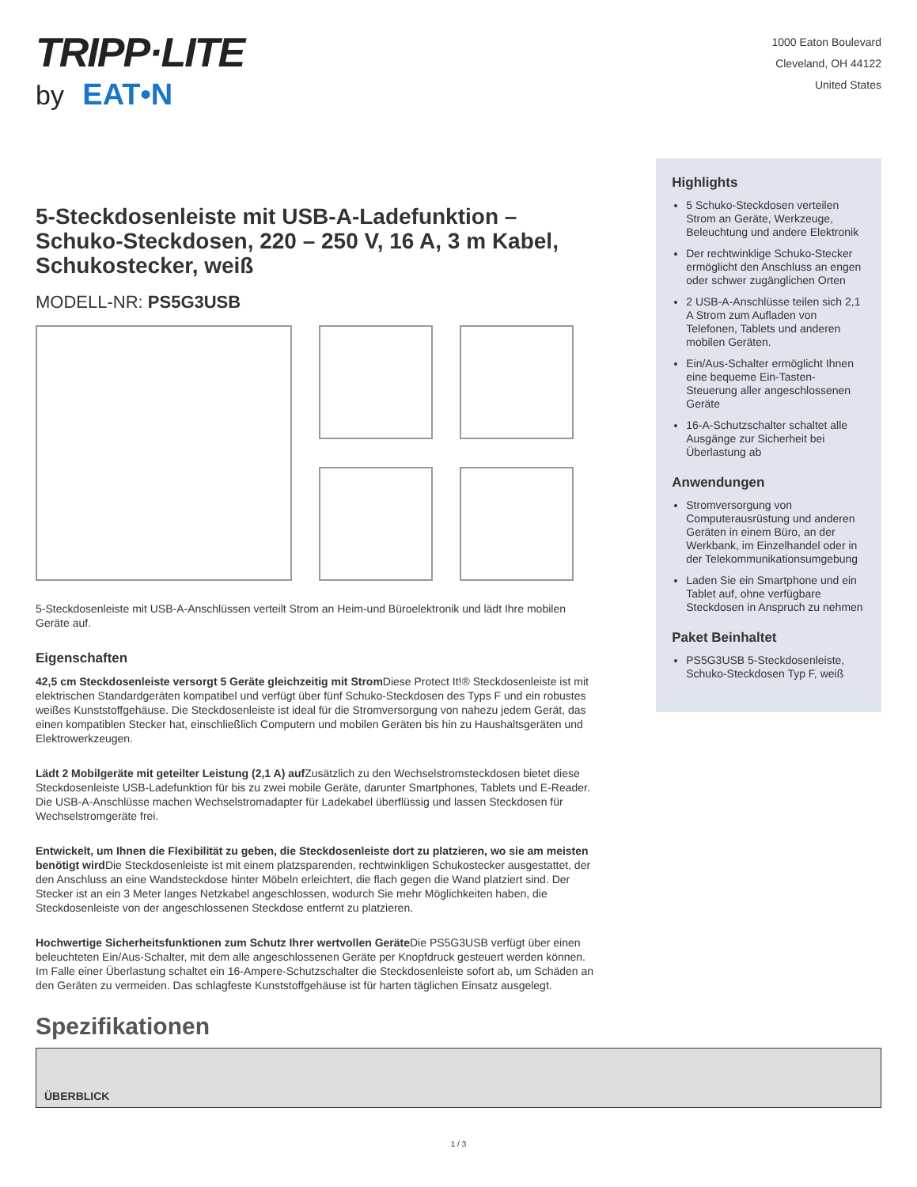TRIPP·LITE
by EAT•N
1000 Eaton Boulevard
Cleveland, OH 44122
United States
5-Steckdosenleiste mit USB-A-Ladefunktion – Schuko-Steckdosen, 220 – 250 V, 16 A, 3 m Kabel, Schukostecker, weiß
MODELL-NR: PS5G3USB
5-Steckdosenleiste mit USB-A-Anschlüssen verteilt Strom an Heim-und Büroelektronik und lädt Ihre mobilen Geräte auf.
Eigenschaften
42,5 cm Steckdosenleiste versorgt 5 Geräte gleichzeitig mit Strom Diese Protect It!® Steckdosenleiste ist mit elektrischen Standardgeräten kompatibel und verfügt über fünf Schuko-Steckdosen des Typs F und ein robustes weißes Kunststoffgehäuse. Die Steckdosenleiste ist ideal für die Stromversorgung von nahezu jedem Gerät, das einen kompatiblen Stecker hat, einschließlich Computern und mobilen Geräten bis hin zu Haushaltsgeräten und Elektrowerkzeugen.
Lädt 2 Mobilgeräte mit geteilter Leistung (2,1 A) auf Zusätzlich zu den Wechselstromsteckdosen bietet diese Steckdosenleiste USB-Ladefunktion für bis zu zwei mobile Geräte, darunter Smartphones, Tablets und E-Reader. Die USB-A-Anschlüsse machen Wechselstromadapter für Ladekabel überflüssig und lassen Steckdosen für Wechselstromgeräte frei.
Entwickelt, um Ihnen die Flexibilität zu geben, die Steckdosenleiste dort zu platzieren, wo sie am meisten benötigt wird Die Steckdosenleiste ist mit einem platzsparenden, rechtwinkligen Schukostecker ausgestattet, der den Anschluss an eine Wandsteckdose hinter Möbeln erleichtert, die flach gegen die Wand platziert sind. Der Stecker ist an ein 3 Meter langes Netzkabel angeschlossen, wodurch Sie mehr Möglichkeiten haben, die Steckdosenleiste von der angeschlossenen Steckdose entfernt zu platzieren.
Hochwertige Sicherheitsfunktionen zum Schutz Ihrer wertvollen Geräte Die PS5G3USB verfügt über einen beleuchteten Ein/Aus-Schalter, mit dem alle angeschlossenen Geräte per Knopfdruck gesteuert werden können. Im Falle einer Überlastung schaltet ein 16-Ampere-Schutzschalter die Steckdosenleiste sofort ab, um Schäden an den Geräten zu vermeiden. Das schlagfeste Kunststoffgehäuse ist für harten täglichen Einsatz ausgelegt.
Highlights
5 Schuko-Steckdosen verteilen Strom an Geräte, Werkzeuge, Beleuchtung und andere Elektronik
Der rechtwinklige Schuko-Stecker ermöglicht den Anschluss an engen oder schwer zugänglichen Orten
2 USB-A-Anschlüsse teilen sich 2,1 A Strom zum Aufladen von Telefonen, Tablets und anderen mobilen Geräten.
Ein/Aus-Schalter ermöglicht Ihnen eine bequeme Ein-Tasten-Steuerung aller angeschlossenen Geräte
16-A-Schutzschalter schaltet alle Ausgänge zur Sicherheit bei Überlastung ab
Anwendungen
Stromversorgung von Computerausrüstung und anderen Geräten in einem Büro, an der Werkbank, im Einzelhandel oder in der Telekommunikationsumgebung
Laden Sie ein Smartphone und ein Tablet auf, ohne verfügbare Steckdosen in Anspruch zu nehmen
Paket Beinhaltet
PS5G3USB 5-Steckdosenleiste, Schuko-Steckdosen Typ F, weiß
Spezifikationen
ÜBERBLICK
1 / 3